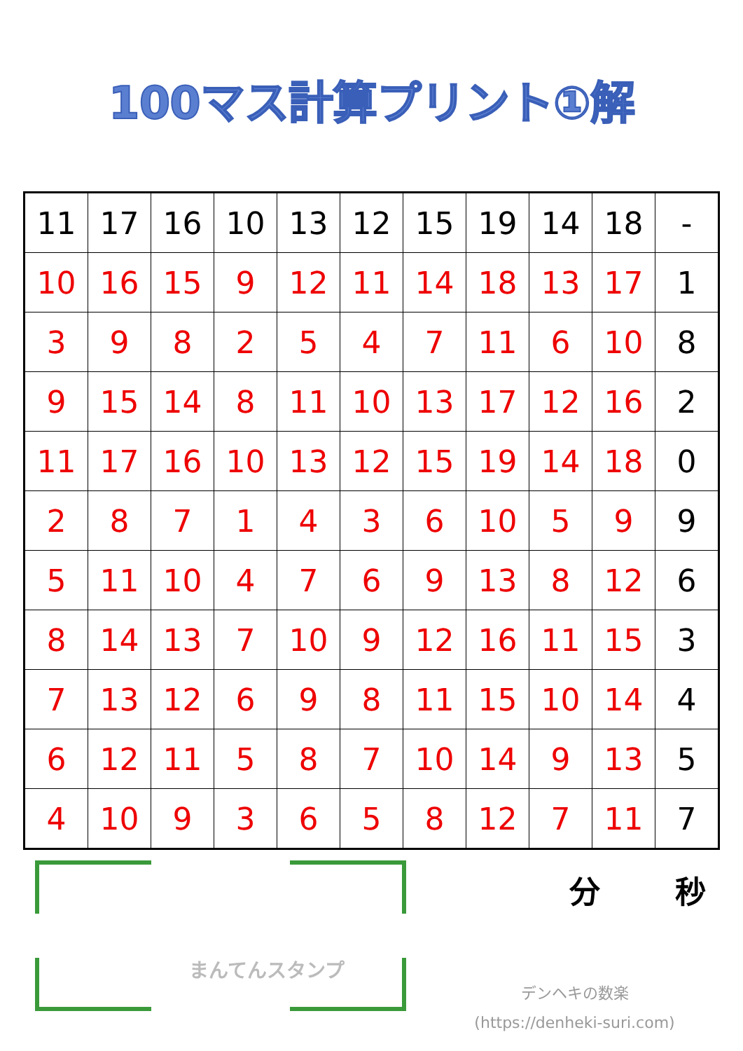100マス計算プリント①解
| 11 | 17 | 16 | 10 | 13 | 12 | 15 | 19 | 14 | 18 | - |
| 10 | 16 | 15 | 9 | 12 | 11 | 14 | 18 | 13 | 17 | 1 |
| 3 | 9 | 8 | 2 | 5 | 4 | 7 | 11 | 6 | 10 | 8 |
| 9 | 15 | 14 | 8 | 11 | 10 | 13 | 17 | 12 | 16 | 2 |
| 11 | 17 | 16 | 10 | 13 | 12 | 15 | 19 | 14 | 18 | 0 |
| 2 | 8 | 7 | 1 | 4 | 3 | 6 | 10 | 5 | 9 | 9 |
| 5 | 11 | 10 | 4 | 7 | 6 | 9 | 13 | 8 | 12 | 6 |
| 8 | 14 | 13 | 7 | 10 | 9 | 12 | 16 | 11 | 15 | 3 |
| 7 | 13 | 12 | 6 | 9 | 8 | 11 | 15 | 10 | 14 | 4 |
| 6 | 12 | 11 | 5 | 8 | 7 | 10 | 14 | 9 | 13 | 5 |
| 4 | 10 | 9 | 3 | 6 | 5 | 8 | 12 | 7 | 11 | 7 |
まんてんスタンプ
分 秒
デンヘキの数楽
(https://denheki-suri.com)